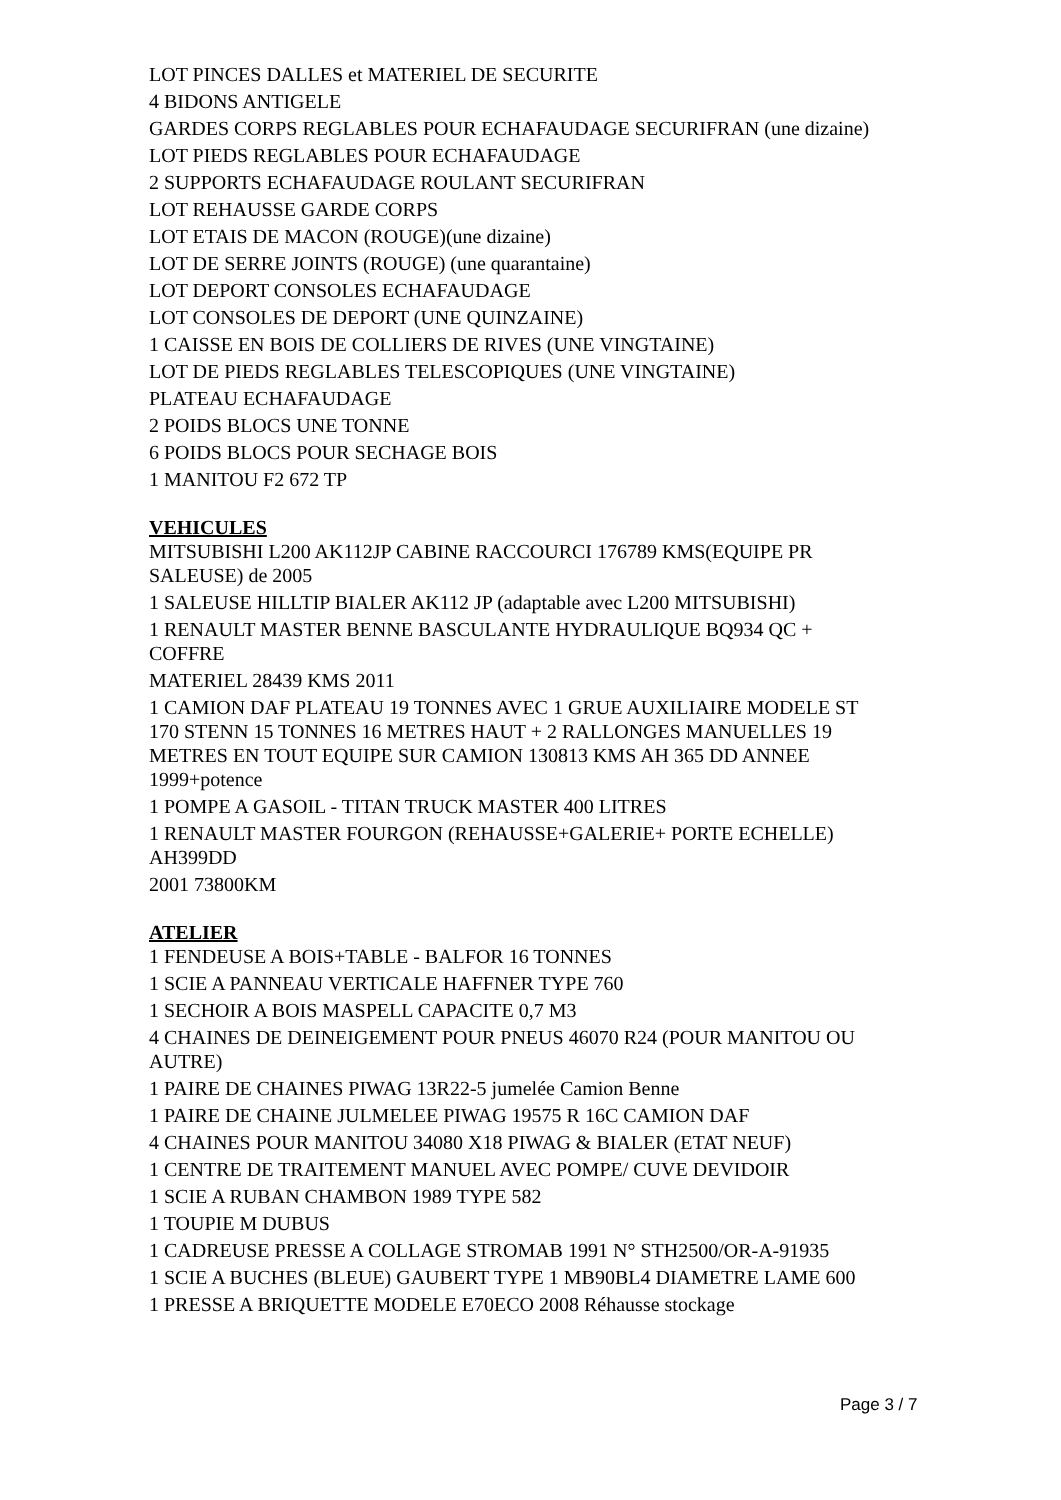LOT PINCES DALLES et MATERIEL DE SECURITE
4 BIDONS ANTIGELE
GARDES CORPS REGLABLES POUR ECHAFAUDAGE SECURIFRAN (une dizaine)
LOT PIEDS REGLABLES POUR ECHAFAUDAGE
2 SUPPORTS ECHAFAUDAGE ROULANT SECURIFRAN
LOT REHAUSSE GARDE CORPS
LOT ETAIS DE MACON (ROUGE)(une dizaine)
LOT DE SERRE JOINTS (ROUGE) (une quarantaine)
LOT DEPORT CONSOLES ECHAFAUDAGE
LOT CONSOLES DE DEPORT (UNE QUINZAINE)
1 CAISSE EN BOIS DE COLLIERS DE RIVES (UNE VINGTAINE)
LOT DE PIEDS REGLABLES TELESCOPIQUES (UNE VINGTAINE)
PLATEAU ECHAFAUDAGE
2 POIDS BLOCS UNE TONNE
6 POIDS BLOCS POUR SECHAGE BOIS
1 MANITOU F2 672 TP
VEHICULES
MITSUBISHI L200 AK112JP CABINE RACCOURCI 176789 KMS(EQUIPE PR SALEUSE) de 2005
1 SALEUSE HILLTIP BIALER AK112 JP (adaptable avec L200 MITSUBISHI)
1 RENAULT MASTER BENNE BASCULANTE HYDRAULIQUE BQ934 QC + COFFRE
MATERIEL 28439 KMS 2011
1 CAMION DAF PLATEAU 19 TONNES AVEC 1 GRUE AUXILIAIRE MODELE ST 170 STENN 15 TONNES 16 METRES HAUT + 2 RALLONGES MANUELLES 19 METRES EN TOUT EQUIPE SUR CAMION 130813 KMS AH 365 DD ANNEE 1999+potence
1 POMPE A GASOIL - TITAN TRUCK MASTER 400 LITRES
1 RENAULT MASTER FOURGON (REHAUSSE+GALERIE+ PORTE ECHELLE) AH399DD
2001 73800KM
ATELIER
1 FENDEUSE A BOIS+TABLE - BALFOR 16 TONNES
1 SCIE A PANNEAU VERTICALE HAFFNER TYPE 760
1 SECHOIR A BOIS MASPELL CAPACITE 0,7 M3
4 CHAINES DE DEINEIGEMENT POUR PNEUS 46070 R24 (POUR MANITOU OU AUTRE)
1 PAIRE DE CHAINES PIWAG 13R22-5 jumelée Camion Benne
1 PAIRE DE CHAINE JULMELEE PIWAG 19575 R 16C CAMION DAF
4 CHAINES POUR MANITOU 34080 X18 PIWAG & BIALER (ETAT NEUF)
1 CENTRE DE TRAITEMENT MANUEL AVEC POMPE/ CUVE DEVIDOIR
1 SCIE A RUBAN CHAMBON 1989 TYPE 582
1 TOUPIE M DUBUS
1 CADREUSE PRESSE A COLLAGE STROMAB 1991 N° STH2500/OR-A-91935
1 SCIE A BUCHES (BLEUE) GAUBERT TYPE 1 MB90BL4 DIAMETRE LAME 600
1 PRESSE A BRIQUETTE MODELE E70ECO 2008 Réhausse stockage
Page 3 / 7